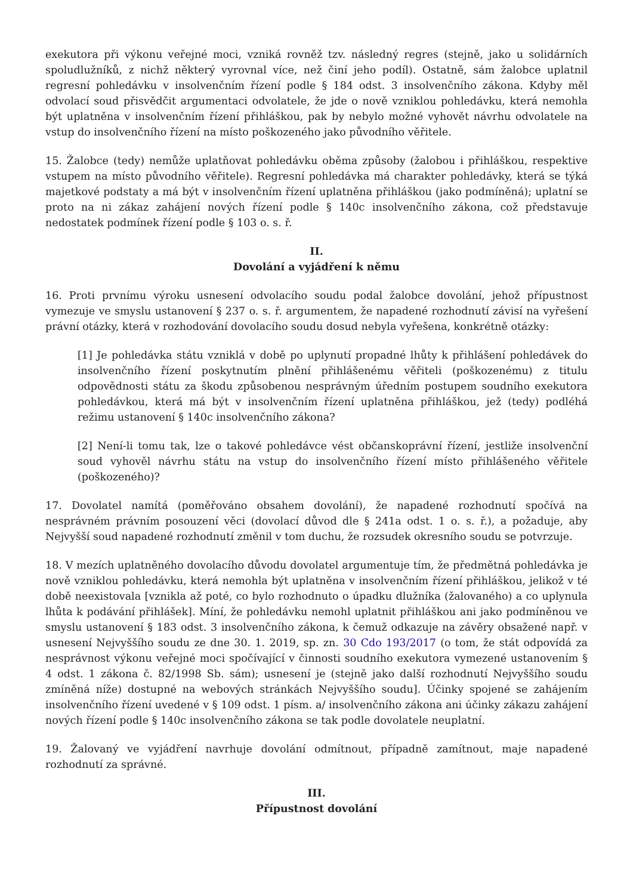exekutora při výkonu veřejné moci, vzniká rovněž tzv. následný regres (stejně, jako u solidárních spoludlužníků, z nichž některý vyrovnal více, než činí jeho podíl). Ostatně, sám žalobce uplatnil regresní pohledávku v insolvenčním řízení podle § 184 odst. 3 insolvenčního zákona. Kdyby měl odvolací soud přisvědčit argumentaci odvolatele, že jde o nově vzniklou pohledávku, která nemohla být uplatněna v insolvenčním řízení přihláškou, pak by nebylo možné vyhovět návrhu odvolatele na vstup do insolvenčního řízení na místo poškozeného jako původního věřitele.
15. Žalobce (tedy) nemůže uplatňovat pohledávku oběma způsoby (žalobou i přihláškou, respektive vstupem na místo původního věřitele). Regresní pohledávka má charakter pohledávky, která se týká majetkové podstaty a má být v insolvenčním řízení uplatněna přihláškou (jako podmíněná); uplatní se proto na ni zákaz zahájení nových řízení podle § 140c insolvenčního zákona, což představuje nedostatek podmínek řízení podle § 103 o. s. ř.
II.
Dovolání a vyjádření k němu
16. Proti prvnímu výroku usnesení odvolacího soudu podal žalobce dovolání, jehož přípustnost vymezuje ve smyslu ustanovení § 237 o. s. ř. argumentem, že napadené rozhodnutí závisí na vyřešení právní otázky, která v rozhodování dovolacího soudu dosud nebyla vyřešena, konkrétně otázky:
[1] Je pohledávka státu vzniklá v době po uplynutí propadné lhůty k přihlášení pohledávek do insolvenčního řízení poskytnutím plnění přihlášenému věřiteli (poškozenému) z titulu odpovědnosti státu za škodu způsobenou nesprávným úředním postupem soudního exekutora pohledávkou, která má být v insolvenčním řízení uplatněna přihláškou, jež (tedy) podléhá režimu ustanovení § 140c insolvenčního zákona?
[2] Není-li tomu tak, lze o takové pohledávce vést občanskoprávní řízení, jestliže insolvenční soud vyhověl návrhu státu na vstup do insolvenčního řízení místo přihlášeného věřitele (poškozeného)?
17. Dovolatel namítá (poměřováno obsahem dovolání), že napadené rozhodnutí spočívá na nesprávném právním posouzení věci (dovolací důvod dle § 241a odst. 1 o. s. ř.), a požaduje, aby Nejvyšší soud napadené rozhodnutí změnil v tom duchu, že rozsudek okresního soudu se potvrzuje.
18. V mezích uplatněného dovolacího důvodu dovolatel argumentuje tím, že předmětná pohledávka je nově vzniklou pohledávku, která nemohla být uplatněna v insolvenčním řízení přihláškou, jelikož v té době neexistovala [vznikla až poté, co bylo rozhodnuto o úpadku dlužníka (žalovaného) a co uplynula lhůta k podávání přihlášek]. Míní, že pohledávku nemohl uplatnit přihláškou ani jako podmíněnou ve smyslu ustanovení § 183 odst. 3 insolvenčního zákona, k čemuž odkazuje na závěry obsažené např. v usnesení Nejvyššího soudu ze dne 30. 1. 2019, sp. zn. 30 Cdo 193/2017 (o tom, že stát odpovídá za nesprávnost výkonu veřejné moci spočívající v činnosti soudního exekutora vymezené ustanovením § 4 odst. 1 zákona č. 82/1998 Sb. sám); usnesení je (stejně jako další rozhodnutí Nejvyššího soudu zmíněná níže) dostupné na webových stránkách Nejvyššího soudu]. Účinky spojené se zahájením insolvenčního řízení uvedené v § 109 odst. 1 písm. a/ insolvenčního zákona ani účinky zákazu zahájení nových řízení podle § 140c insolvenčního zákona se tak podle dovolatele neuplatní.
19. Žalovaný ve vyjádření navrhuje dovolání odmítnout, případně zamítnout, maje napadené rozhodnutí za správné.
III.
Přípustnost dovolání